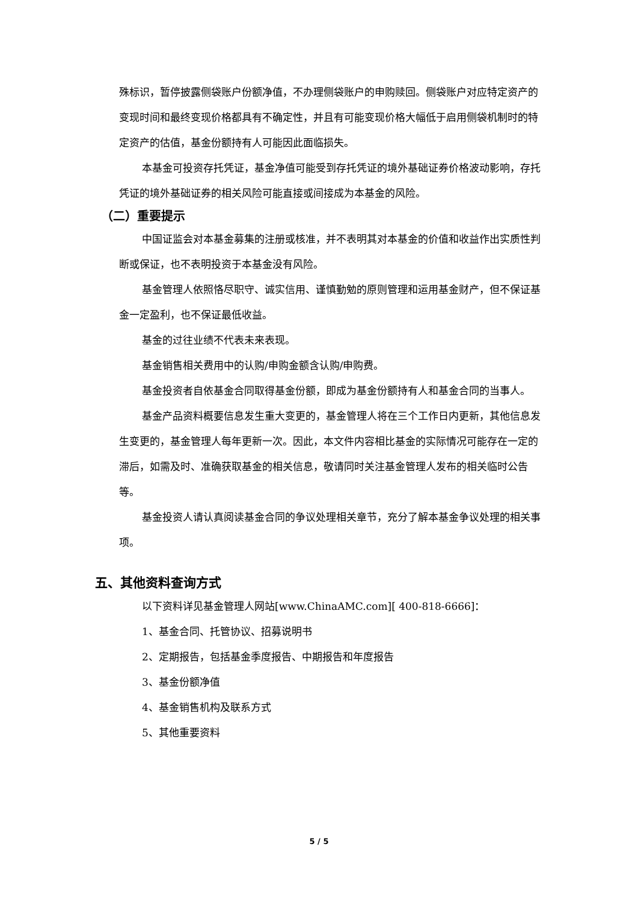殊标识，暂停披露侧袋账户份额净值，不办理侧袋账户的申购赎回。侧袋账户对应特定资产的变现时间和最终变现价格都具有不确定性，并且有可能变现价格大幅低于启用侧袋机制时的特定资产的估值，基金份额持有人可能因此面临损失。
本基金可投资存托凭证，基金净值可能受到存托凭证的境外基础证券价格波动影响，存托凭证的境外基础证券的相关风险可能直接或间接成为本基金的风险。
（二）重要提示
中国证监会对本基金募集的注册或核准，并不表明其对本基金的价值和收益作出实质性判断或保证，也不表明投资于本基金没有风险。
基金管理人依照恪尽职守、诚实信用、谨慎勤勉的原则管理和运用基金财产，但不保证基金一定盈利，也不保证最低收益。
基金的过往业绩不代表未来表现。
基金销售相关费用中的认购/申购金额含认购/申购费。
基金投资者自依基金合同取得基金份额，即成为基金份额持有人和基金合同的当事人。
基金产品资料概要信息发生重大变更的，基金管理人将在三个工作日内更新，其他信息发生变更的，基金管理人每年更新一次。因此，本文件内容相比基金的实际情况可能存在一定的滞后，如需及时、准确获取基金的相关信息，敬请同时关注基金管理人发布的相关临时公告等。
基金投资人请认真阅读基金合同的争议处理相关章节，充分了解本基金争议处理的相关事项。
五、其他资料查询方式
以下资料详见基金管理人网站[www.ChinaAMC.com][ 400-818-6666]：
1、基金合同、托管协议、招募说明书
2、定期报告，包括基金季度报告、中期报告和年度报告
3、基金份额净值
4、基金销售机构及联系方式
5、其他重要资料
5 / 5